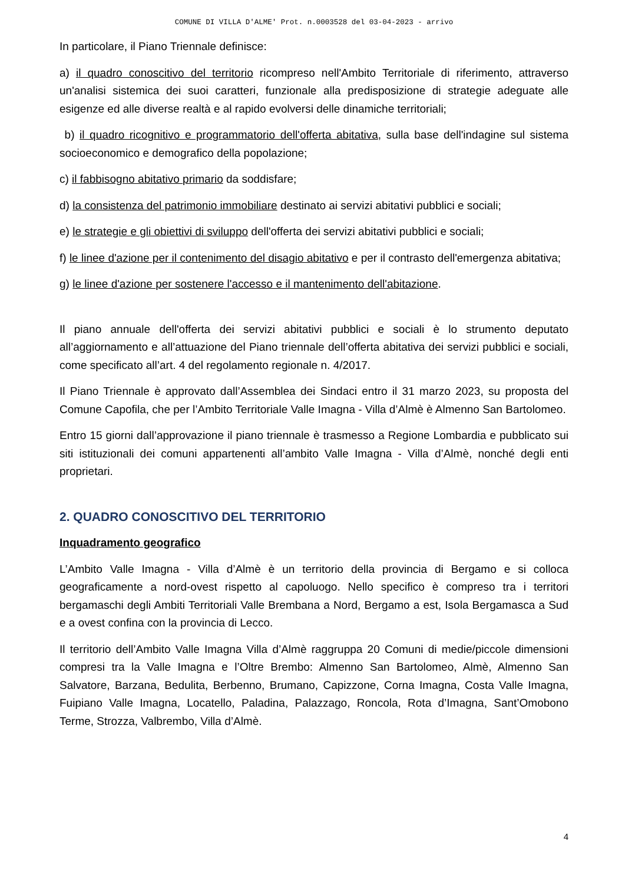COMUNE DI VILLA D'ALME' Prot. n.0003528 del 03-04-2023 - arrivo
In particolare, il Piano Triennale definisce:
a) il quadro conoscitivo del territorio ricompreso nell'Ambito Territoriale di riferimento, attraverso un'analisi sistemica dei suoi caratteri, funzionale alla predisposizione di strategie adeguate alle esigenze ed alle diverse realtà e al rapido evolversi delle dinamiche territoriali;
b) il quadro ricognitivo e programmatorio dell'offerta abitativa, sulla base dell'indagine sul sistema socioeconomico e demografico della popolazione;
c) il fabbisogno abitativo primario da soddisfare;
d) la consistenza del patrimonio immobiliare destinato ai servizi abitativi pubblici e sociali;
e) le strategie e gli obiettivi di sviluppo dell'offerta dei servizi abitativi pubblici e sociali;
f) le linee d'azione per il contenimento del disagio abitativo e per il contrasto dell'emergenza abitativa;
g) le linee d'azione per sostenere l'accesso e il mantenimento dell'abitazione.
Il piano annuale dell'offerta dei servizi abitativi pubblici e sociali è lo strumento deputato all’aggiornamento e all’attuazione del Piano triennale dell’offerta abitativa dei servizi pubblici e sociali, come specificato all’art. 4 del regolamento regionale n. 4/2017.
Il Piano Triennale è approvato dall’Assemblea dei Sindaci entro il 31 marzo 2023, su proposta del Comune Capofila, che per l’Ambito Territoriale Valle Imagna - Villa d’Almè è Almenno San Bartolomeo.
Entro 15 giorni dall’approvazione il piano triennale è trasmesso a Regione Lombardia e pubblicato sui siti istituzionali dei comuni appartenenti all’ambito Valle Imagna - Villa d’Almè, nonché degli enti proprietari.
2. QUADRO CONOSCITIVO DEL TERRITORIO
Inquadramento geografico
L’Ambito Valle Imagna - Villa d’Almè è un territorio della provincia di Bergamo e si colloca geograficamente a nord-ovest rispetto al capoluogo. Nello specifico è compreso tra i territori bergamaschi degli Ambiti Territoriali Valle Brembana a Nord, Bergamo a est, Isola Bergamasca a Sud e a ovest confina con la provincia di Lecco.
Il territorio dell’Ambito Valle Imagna Villa d’Almè raggruppa 20 Comuni di medie/piccole dimensioni compresi tra la Valle Imagna e l’Oltre Brembo: Almenno San Bartolomeo, Almè, Almenno San Salvatore, Barzana, Bedulita, Berbenno, Brumano, Capizzone, Corna Imagna, Costa Valle Imagna, Fuipiano Valle Imagna, Locatello, Paladina, Palazzago, Roncola, Rota d’Imagna, Sant’Omobono Terme, Strozza, Valbrembo, Villa d’Almè.
4